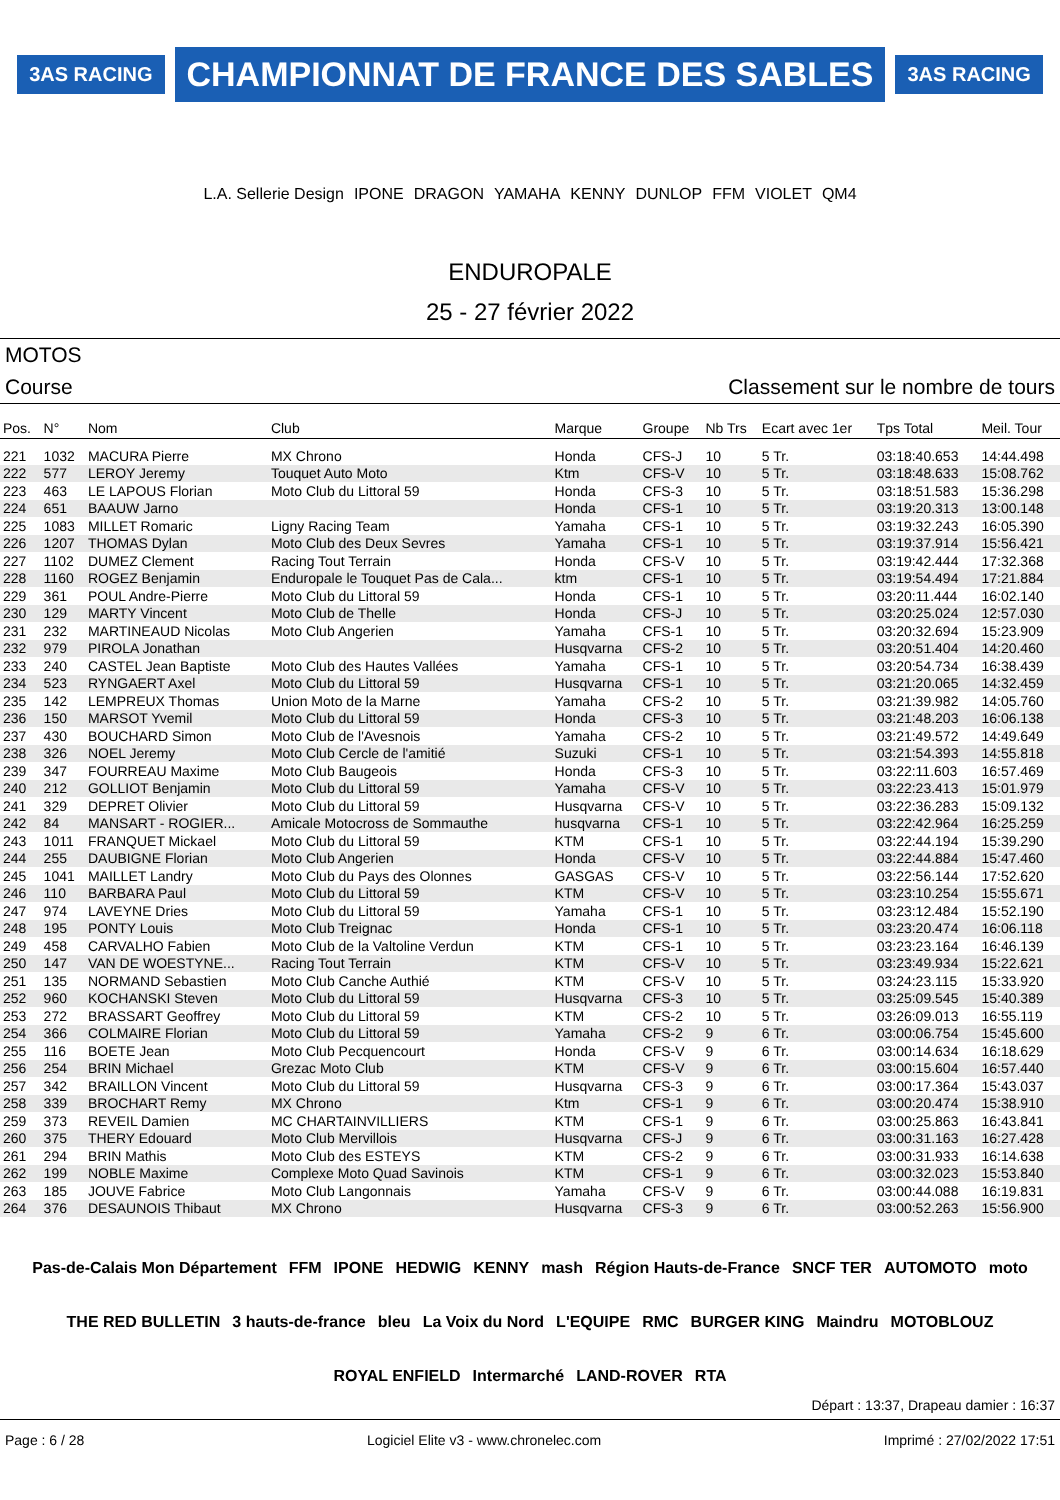3AS RACING CHAMPIONNAT DE FRANCE DES SABLES 3AS RACING L.A. Sellerie Design IPONE DRAGON YAMAHA KENNY DUNLOP FFM VIOLET QM4
ENDUROPALE
25 - 27 février 2022
MOTOS
Course Classement sur le nombre de tours
| Pos. | N° | Nom | Club | Marque | Groupe | Nb Trs | Ecart avec 1er | Tps Total | Meil. Tour |
| --- | --- | --- | --- | --- | --- | --- | --- | --- | --- |
| 221 | 1032 | MACURA Pierre | MX Chrono | Honda | CFS-J | 10 | 5 Tr. | 03:18:40.653 | 14:44.498 |
| 222 | 577 | LEROY Jeremy | Touquet Auto Moto | Ktm | CFS-V | 10 | 5 Tr. | 03:18:48.633 | 15:08.762 |
| 223 | 463 | LE LAPOUS Florian | Moto Club du Littoral 59 | Honda | CFS-3 | 10 | 5 Tr. | 03:18:51.583 | 15:36.298 |
| 224 | 651 | BAAUW Jarno | | Honda | CFS-1 | 10 | 5 Tr. | 03:19:20.313 | 13:00.148 |
| 225 | 1083 | MILLET Romaric | Ligny Racing Team | Yamaha | CFS-1 | 10 | 5 Tr. | 03:19:32.243 | 16:05.390 |
| 226 | 1207 | THOMAS Dylan | Moto Club des Deux Sevres | Yamaha | CFS-1 | 10 | 5 Tr. | 03:19:37.914 | 15:56.421 |
| 227 | 1102 | DUMEZ Clement | Racing Tout Terrain | Honda | CFS-V | 10 | 5 Tr. | 03:19:42.444 | 17:32.368 |
| 228 | 1160 | ROGEZ Benjamin | Enduropale le Touquet Pas de Cala... | ktm | CFS-1 | 10 | 5 Tr. | 03:19:54.494 | 17:21.884 |
| 229 | 361 | POUL Andre-Pierre | Moto Club du Littoral 59 | Honda | CFS-1 | 10 | 5 Tr. | 03:20:11.444 | 16:02.140 |
| 230 | 129 | MARTY Vincent | Moto Club de Thelle | Honda | CFS-J | 10 | 5 Tr. | 03:20:25.024 | 12:57.030 |
| 231 | 232 | MARTINEAUD Nicolas | Moto Club Angerien | Yamaha | CFS-1 | 10 | 5 Tr. | 03:20:32.694 | 15:23.909 |
| 232 | 979 | PIROLA Jonathan | | Husqvarna | CFS-2 | 10 | 5 Tr. | 03:20:51.404 | 14:20.460 |
| 233 | 240 | CASTEL Jean Baptiste | Moto Club des Hautes Vallées | Yamaha | CFS-1 | 10 | 5 Tr. | 03:20:54.734 | 16:38.439 |
| 234 | 523 | RYNGAERT Axel | Moto Club du Littoral 59 | Husqvarna | CFS-1 | 10 | 5 Tr. | 03:21:20.065 | 14:32.459 |
| 235 | 142 | LEMPREUX Thomas | Union Moto de la Marne | Yamaha | CFS-2 | 10 | 5 Tr. | 03:21:39.982 | 14:05.760 |
| 236 | 150 | MARSOT Yvemil | Moto Club du Littoral 59 | Honda | CFS-3 | 10 | 5 Tr. | 03:21:48.203 | 16:06.138 |
| 237 | 430 | BOUCHARD Simon | Moto Club de l'Avesnois | Yamaha | CFS-2 | 10 | 5 Tr. | 03:21:49.572 | 14:49.649 |
| 238 | 326 | NOEL Jeremy | Moto Club Cercle de l'amitié | Suzuki | CFS-1 | 10 | 5 Tr. | 03:21:54.393 | 14:55.818 |
| 239 | 347 | FOURREAU Maxime | Moto Club Baugeois | Honda | CFS-3 | 10 | 5 Tr. | 03:22:11.603 | 16:57.469 |
| 240 | 212 | GOLLIOT Benjamin | Moto Club du Littoral 59 | Yamaha | CFS-V | 10 | 5 Tr. | 03:22:23.413 | 15:01.979 |
| 241 | 329 | DEPRET Olivier | Moto Club du Littoral 59 | Husqvarna | CFS-V | 10 | 5 Tr. | 03:22:36.283 | 15:09.132 |
| 242 | 84 | MANSART - ROGIER... | Amicale Motocross de Sommauthe | husqvarna | CFS-1 | 10 | 5 Tr. | 03:22:42.964 | 16:25.259 |
| 243 | 1011 | FRANQUET Mickael | Moto Club du Littoral 59 | KTM | CFS-1 | 10 | 5 Tr. | 03:22:44.194 | 15:39.290 |
| 244 | 255 | DAUBIGNE Florian | Moto Club Angerien | Honda | CFS-V | 10 | 5 Tr. | 03:22:44.884 | 15:47.460 |
| 245 | 1041 | MAILLET Landry | Moto Club du Pays des Olonnes | GASGAS | CFS-V | 10 | 5 Tr. | 03:22:56.144 | 17:52.620 |
| 246 | 110 | BARBARA Paul | Moto Club du Littoral 59 | KTM | CFS-V | 10 | 5 Tr. | 03:23:10.254 | 15:55.671 |
| 247 | 974 | LAVEYNE Dries | Moto Club du Littoral 59 | Yamaha | CFS-1 | 10 | 5 Tr. | 03:23:12.484 | 15:52.190 |
| 248 | 195 | PONTY Louis | Moto Club Treignac | Honda | CFS-1 | 10 | 5 Tr. | 03:23:20.474 | 16:06.118 |
| 249 | 458 | CARVALHO Fabien | Moto Club de la Valtoline Verdun | KTM | CFS-1 | 10 | 5 Tr. | 03:23:23.164 | 16:46.139 |
| 250 | 147 | VAN DE WOESTYNE... | Racing Tout Terrain | KTM | CFS-V | 10 | 5 Tr. | 03:23:49.934 | 15:22.621 |
| 251 | 135 | NORMAND Sebastien | Moto Club Canche Authié | KTM | CFS-V | 10 | 5 Tr. | 03:24:23.115 | 15:33.920 |
| 252 | 960 | KOCHANSKI Steven | Moto Club du Littoral 59 | Husqvarna | CFS-3 | 10 | 5 Tr. | 03:25:09.545 | 15:40.389 |
| 253 | 272 | BRASSART Geoffrey | Moto Club du Littoral 59 | KTM | CFS-2 | 10 | 5 Tr. | 03:26:09.013 | 16:55.119 |
| 254 | 366 | COLMAIRE Florian | Moto Club du Littoral 59 | Yamaha | CFS-2 | 9 | 6 Tr. | 03:00:06.754 | 15:45.600 |
| 255 | 116 | BOETE Jean | Moto Club Pecquencourt | Honda | CFS-V | 9 | 6 Tr. | 03:00:14.634 | 16:18.629 |
| 256 | 254 | BRIN Michael | Grezac Moto Club | KTM | CFS-V | 9 | 6 Tr. | 03:00:15.604 | 16:57.440 |
| 257 | 342 | BRAILLON Vincent | Moto Club du Littoral 59 | Husqvarna | CFS-3 | 9 | 6 Tr. | 03:00:17.364 | 15:43.037 |
| 258 | 339 | BROCHART Remy | MX Chrono | Ktm | CFS-1 | 9 | 6 Tr. | 03:00:20.474 | 15:38.910 |
| 259 | 373 | REVEIL Damien | MC CHARTAINVILLIERS | KTM | CFS-1 | 9 | 6 Tr. | 03:00:25.863 | 16:43.841 |
| 260 | 375 | THERY Edouard | Moto Club Mervillois | Husqvarna | CFS-J | 9 | 6 Tr. | 03:00:31.163 | 16:27.428 |
| 261 | 294 | BRIN Mathis | Moto Club des ESTEYS | KTM | CFS-2 | 9 | 6 Tr. | 03:00:31.933 | 16:14.638 |
| 262 | 199 | NOBLE Maxime | Complexe Moto Quad Savinois | KTM | CFS-1 | 9 | 6 Tr. | 03:00:32.023 | 15:53.840 |
| 263 | 185 | JOUVE Fabrice | Moto Club Langonnais | Yamaha | CFS-V | 9 | 6 Tr. | 03:00:44.088 | 16:19.831 |
| 264 | 376 | DESAUNOIS Thibaut | MX Chrono | Husqvarna | CFS-3 | 9 | 6 Tr. | 03:00:52.263 | 15:56.900 |
Pas-de-Calais Mon Département FFM IPONE HEDWIG KENNY mash Région Hauts-de-France SNCF TER AUTOMOTO moto THE RED BULLETIN 3 hauts-de-france bleu La Voix du Nord L'EQUIPE RMC BURGER KING Maindru MOTOBLOUZ ROYAL ENFIELD Intermarché LAND-ROVER RTA
Départ : 13:37, Drapeau damier : 16:37
Page : 6 / 28 Logiciel Elite v3 - www.chronelec.com Imprimé : 27/02/2022 17:51